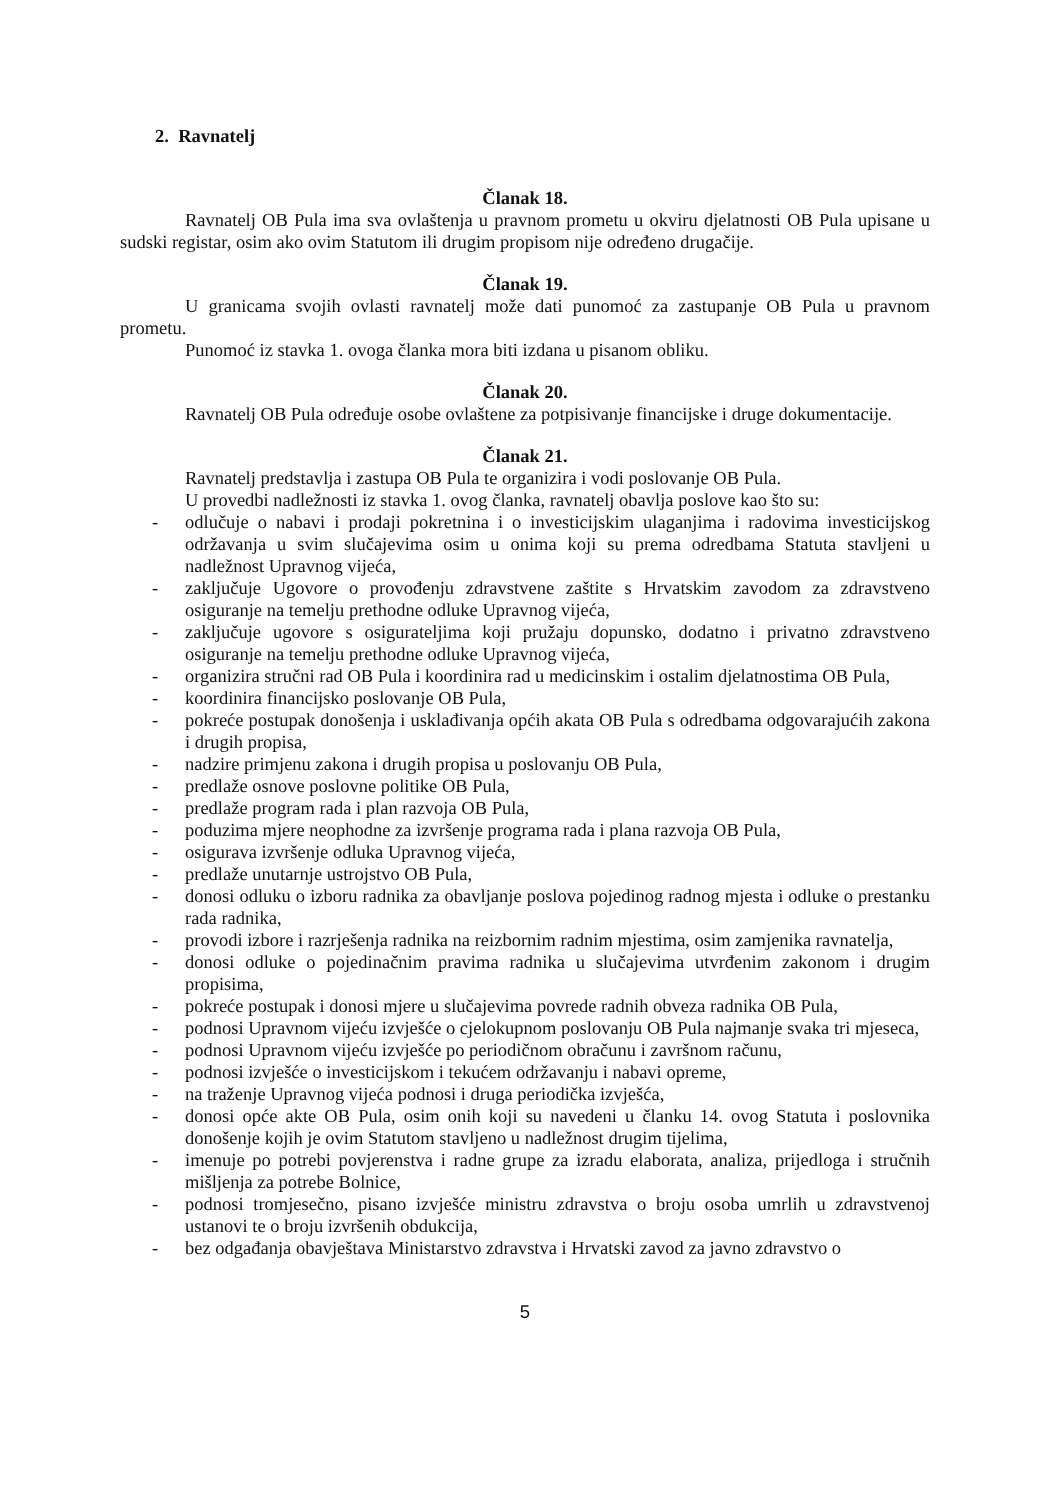2. Ravnatelj
Članak 18.
Ravnatelj OB Pula ima sva ovlaštenja u pravnom prometu u okviru djelatnosti OB Pula upisane u sudski registar, osim ako ovim Statutom ili drugim propisom nije određeno drugačije.
Članak 19.
U granicama svojih ovlasti ravnatelj može dati punomoć za zastupanje OB Pula u pravnom prometu.
Punomoć iz stavka 1. ovoga članka mora biti izdana u pisanom obliku.
Članak 20.
Ravnatelj OB Pula određuje osobe ovlaštene za potpisivanje financijske i druge dokumentacije.
Članak 21.
Ravnatelj predstavlja i zastupa OB Pula te organizira i vodi poslovanje OB Pula.
U provedbi nadležnosti iz stavka 1. ovog članka, ravnatelj obavlja poslove kao što su:
- odlučuje o nabavi i prodaji pokretnina i o investicijskim ulaganjima i radovima investicijskog održavanja u svim slučajevima osim u onima koji su prema odredbama Statuta stavljeni u nadležnost Upravnog vijeća,
- zaključuje Ugovore o provođenju zdravstvene zaštite s Hrvatskim zavodom za zdravstveno osiguranje na temelju prethodne odluke Upravnog vijeća,
- zaključuje ugovore s osigurateljima koji pružaju dopunsko, dodatno i privatno zdravstveno osiguranje na temelju prethodne odluke Upravnog vijeća,
- organizira stručni rad OB Pula i koordinira rad u medicinskim i ostalim djelatnostima OB Pula,
- koordinira financijsko poslovanje OB Pula,
- pokreće postupak donošenja i usklađivanja općih akata OB Pula s odredbama odgovarajućih zakona i drugih propisa,
- nadzire primjenu zakona i drugih propisa u poslovanju OB Pula,
- predlaže osnove poslovne politike OB Pula,
- predlaže program rada i plan razvoja OB Pula,
- poduzima mjere neophodne za izvršenje programa rada i plana razvoja OB Pula,
- osigurava izvršenje odluka Upravnog vijeća,
- predlaže unutarnje ustrojstvo OB Pula,
- donosi odluku o izboru radnika za obavljanje poslova pojedinog radnog mjesta i odluke o prestanku rada radnika,
- provodi izbore i razrješenja radnika na reizbornim radnim mjestima, osim zamjenika ravnatelja,
- donosi odluke o pojedinačnim pravima radnika u slučajevima utvrđenim zakonom i drugim propisima,
- pokreće postupak i donosi mjere u slučajevima povrede radnih obveza radnika OB Pula,
- podnosi Upravnom vijeću izvješće o cjelokupnom poslovanju OB Pula najmanje svaka tri mjeseca,
- podnosi Upravnom vijeću izvješće po periodičnom obračunu i završnom računu,
- podnosi izvješće o investicijskom i tekućem održavanju i nabavi opreme,
- na traženje Upravnog vijeća podnosi i druga periodička izvješća,
- donosi opće akte OB Pula, osim onih koji su navedeni u članku 14. ovog Statuta i poslovnika donošenje kojih je ovim Statutom stavljeno u nadležnost drugim tijelima,
- imenuje po potrebi povjerenstva i radne grupe za izradu elaborata, analiza, prijedloga i stručnih mišljenja za potrebe Bolnice,
- podnosi tromjesečno, pisano izvješće ministru zdravstva o broju osoba umrlih u zdravstvenoj ustanovi te o broju izvršenih obdukcija,
- bez odgađanja obavještava Ministarstvo zdravstva i Hrvatski zavod za javno zdravstvo o
5